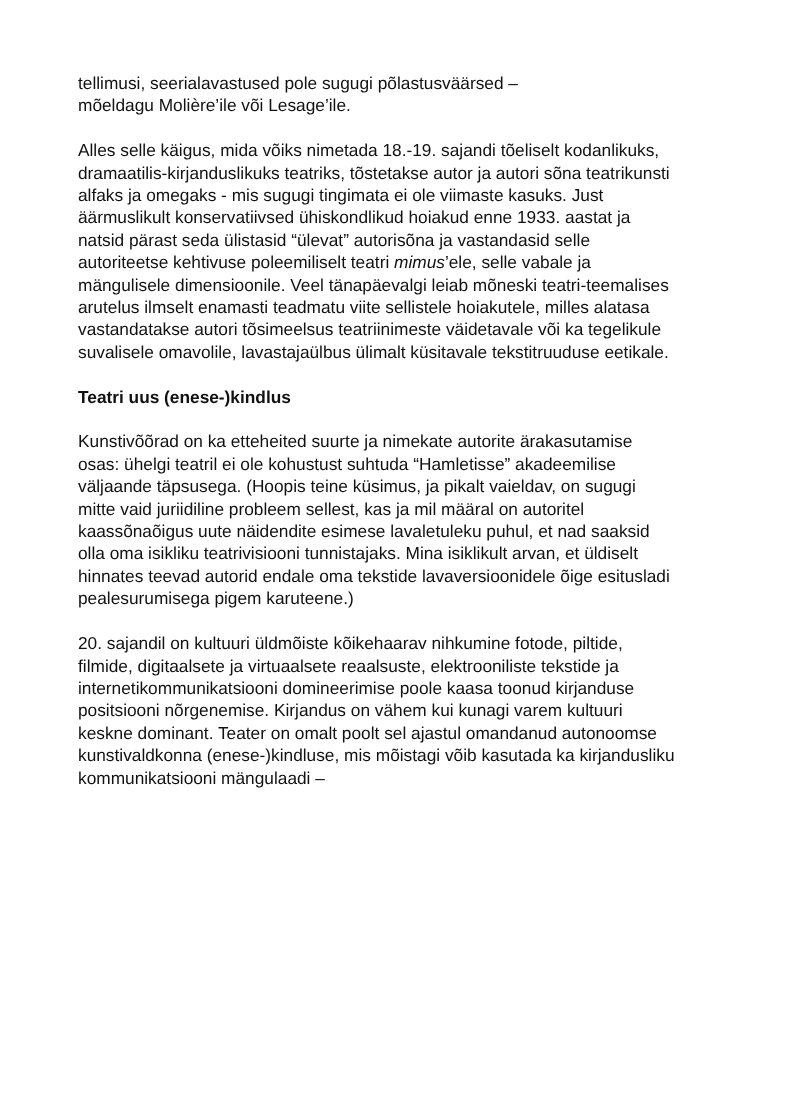tellimusi, seerialavastused pole sugugi põlastusväärsed –
mõeldagu Molière’ile või Lesage’ile.
Alles selle käigus, mida võiks nimetada 18.-19. sajandi tõeliselt kodanlikuks, dramaatilis-kirjanduslikuks teatriks, tõstetakse autor ja autori sõna teatrikunsti alfaks ja omegaks - mis sugugi tingimata ei ole viimaste kasuks. Just äärmuslikult konservatiivsed ühiskondlikud hoiakud enne 1933. aastat ja natsid pärast seda ülistasid “ülevat” autorisõna ja vastandasid selle autoriteetse kehtivuse poleemiliselt teatri mimus’ele, selle vabale ja mängulisele dimensioonile. Veel tänapäevalgi leiab mõneski teatri-teemalises arutelus ilmselt enamasti teadmatu viite sellistele hoiakutele, milles alatasa vastandatakse autori tõsimeelsus teatriinimeste väidetavale või ka tegelikule suvalisele omavolile, lavastajaülbus ülimalt küsitavale tekstitruuduse eetikale.
Teatri uus (enese-)kindlus
Kunstivõõrad on ka etteheited suurte ja nimekate autorite ärakasutamise osas: ühelgi teatril ei ole kohustust suhtuda “Hamletisse” akadeemilise väljaande täpsusega. (Hoopis teine küsimus, ja pikalt vaieldav, on sugugi mitte vaid juriidiline probleem sellest, kas ja mil määral on autoritel kaassõnaõigus uute näidendite esimese lavaletuleku puhul, et nad saaksid olla oma isikliku teatrivisiooni tunnistajaks. Mina isiklikult arvan, et üldiselt hinnates teevad autorid endale oma tekstide lavaversioonidele õige esitusladi pealesurumisega pigem karuteene.)
20. sajandil on kultuuri üldmõiste kõikehaarav nihkumine fotode, piltide, filmide, digitaalsete ja virtuaalsete reaalsuste, elektrooniliste tekstide ja internetikommunikatsiooni domineerimise poole kaasa toonud kirjanduse positsiooni nõrgenemise. Kirjandus on vähem kui kunagi varem kultuuri keskne dominant. Teater on omalt poolt sel ajastul omandanud autonoomse kunstivaldkonna (enese-)kindluse, mis mõistagi võib kasutada ka kirjandusliku kommunikatsiooni mängulaadi –